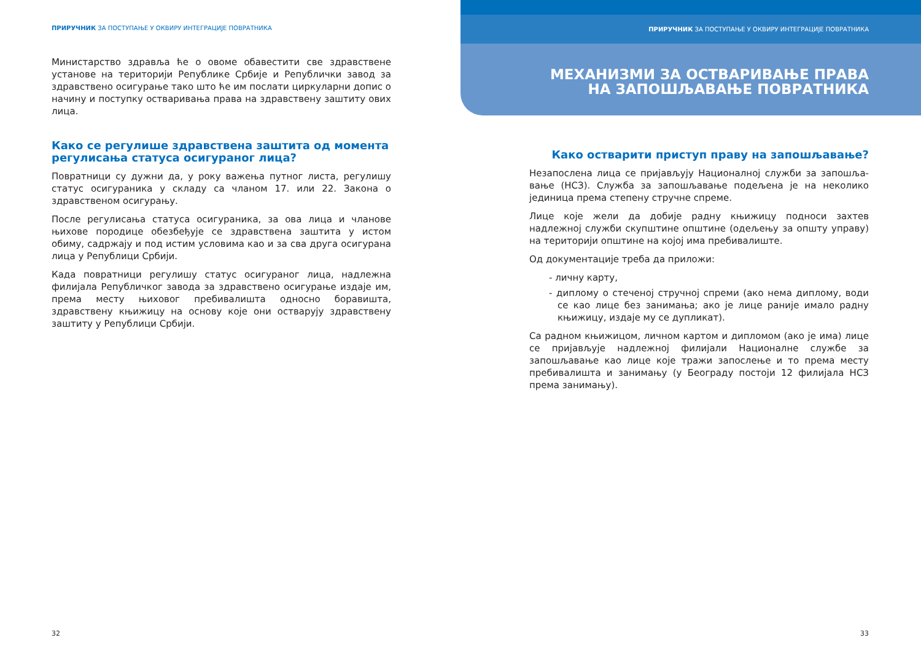ПРИРУЧНИК ЗА ПОСТУПАЊЕ У ОКВИРУ ИНТЕГРАЦИЈЕ ПОВРАТНИКА
Министарство здравља ће о овоме обавестити све здравствене установе на територији Републике Србије и Републички завод за здравствено осигурање тако што ће им послати циркуларни допис о начину и поступку остваривања права на здравствену заштиту ових лица.
Како се регулише здравствена заштита од момента регулисања статуса осигураног лица?
Повратници су дужни да, у року важења путног листа, регулишу статус осигураника у складу са чланом 17. или 22. Закона о здравственом осигурању.
После регулисања статуса осигураника, за ова лица и чланове њихове породице обезбеђује се здравствена заштита у истом обиму, садржају и под истим условима као и за сва друга осигурана лица у Републици Србији.
Када повратници регулишу статус осигураног лица, надлежна филијала Републичког завода за здравствено осигурање издаје им, према месту њиховог пребивалишта односно боравишта, здравствену књижицу на основу које они остварују здравствену заштиту у Републици Србији.
32
ПРИРУЧНИК ЗА ПОСТУПАЊЕ У ОКВИРУ ИНТЕГРАЦИЈЕ ПОВРАТНИКА
МЕХАНИЗМИ ЗА ОСТВАРИВАЊЕ ПРАВА
НА ЗАПОШЉАВАЊЕ ПОВРАТНИКА
Како остварити приступ праву на запошљавање?
Незапослена лица се пријављују Националној служби за запошља-вање (НСЗ). Служба за запошљавање подељена је на неколико јединица према степену стручне спреме.
Лице које жели да добије радну књижицу подноси захтев надлежној служби скупштине општине (одељењу за општу управу) на територији општине на којој има пребивалиште.
Од документације треба да приложи:
- личну карту,
- диплому о стеченој стручној спреми (ако нема диплому, води се као лице без занимања; ако је лице раније имало радну књижицу, издаје му се дупликат).
Са радном књижицом, личном картом и дипломом (ако је има) лице се пријављује надлежној филијали Националне службе за запошљавање као лице које тражи запослење и то према месту пребивалишта и занимању (у Београду постоји 12 филијала НСЗ према занимању).
33